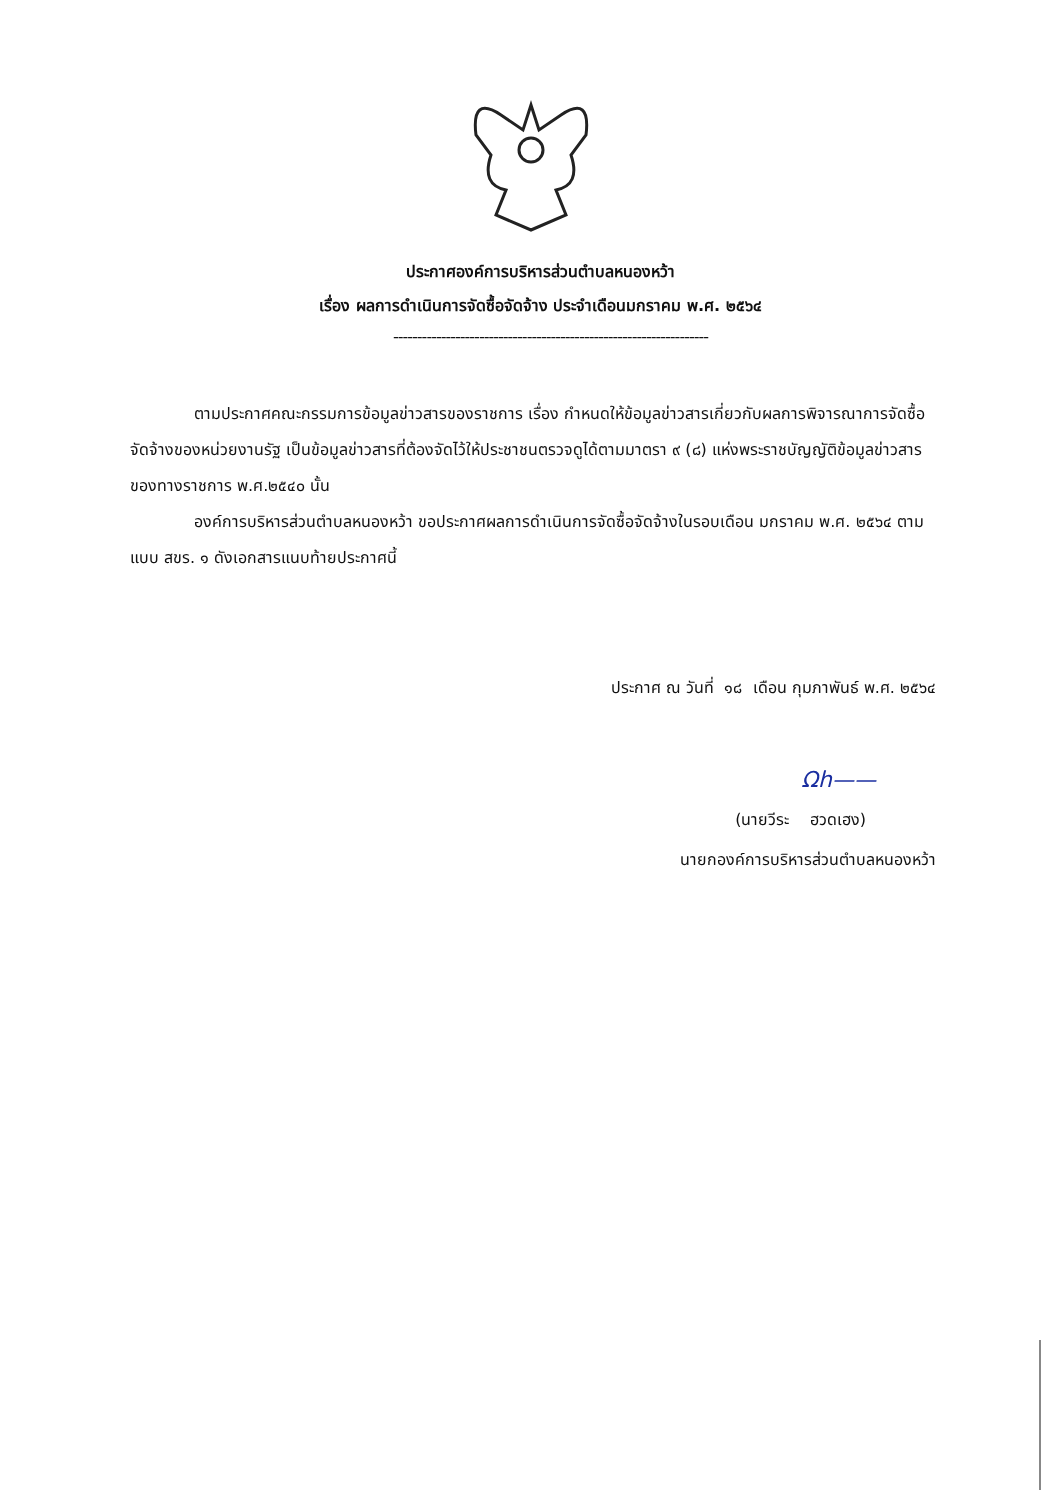ประกาศองค์การบริหารส่วนตำบลหนองหว้า
เรื่อง ผลการดำเนินการจัดซื้อจัดจ้าง ประจำเดือนมกราคม พ.ศ. ๒๕๖๔
------------------------------------------------------------------
ตามประกาศคณะกรรมการข้อมูลข่าวสารของราชการ เรื่อง กำหนดให้ข้อมูลข่าวสารเกี่ยวกับผลการพิจารณาการจัดซื้อจัดจ้างของหน่วยงานรัฐ เป็นข้อมูลข่าวสารที่ต้องจัดไว้ให้ประชาชนตรวจดูได้ตามมาตรา ๙ (๘) แห่งพระราชบัญญัติข้อมูลข่าวสารของทางราชการ พ.ศ.๒๕๔๐ นั้น
องค์การบริหารส่วนตำบลหนองหว้า ขอประกาศผลการดำเนินการจัดซื้อจัดจ้างในรอบเดือน มกราคม พ.ศ. ๒๕๖๔ ตามแบบ สขร. ๑ ดังเอกสารแนบท้ายประกาศนี้
ประกาศ ณ วันที่ ๑๘ เดือน กุมภาพันธ์ พ.ศ. ๒๕๖๔
Ωh——
(นายวีระ ฮวดเฮง)
นายกองค์การบริหารส่วนตำบลหนองหว้า